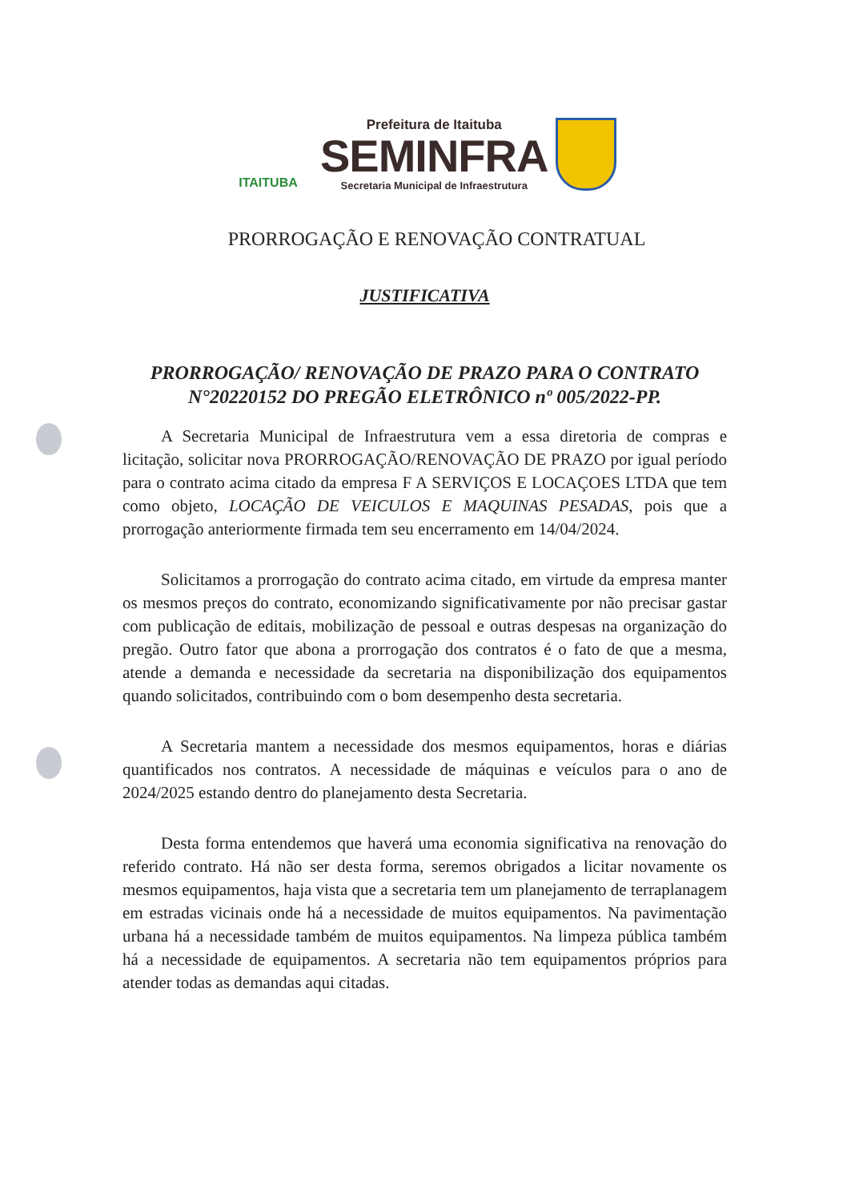ITAITUBA
Prefeitura de Itaituba
SEMINFRA
Secretaria Municipal de Infraestrutura
PRORROGAÇÃO E RENOVAÇÃO CONTRATUAL
JUSTIFICATIVA
PRORROGAÇÃO/ RENOVAÇÃO DE PRAZO PARA O CONTRATO N°20220152 DO PREGÃO ELETRÔNICO nº 005/2022-PP.
A Secretaria Municipal de Infraestrutura vem a essa diretoria de compras e licitação, solicitar nova PRORROGAÇÃO/RENOVAÇÃO DE PRAZO por igual período para o contrato acima citado da empresa F A SERVIÇOS E LOCAÇOES LTDA que tem como objeto, LOCAÇÃO DE VEICULOS E MAQUINAS PESADAS, pois que a prorrogação anteriormente firmada tem seu encerramento em 14/04/2024.
Solicitamos a prorrogação do contrato acima citado, em virtude da empresa manter os mesmos preços do contrato, economizando significativamente por não precisar gastar com publicação de editais, mobilização de pessoal e outras despesas na organização do pregão. Outro fator que abona a prorrogação dos contratos é o fato de que a mesma, atende a demanda e necessidade da secretaria na disponibilização dos equipamentos quando solicitados, contribuindo com o bom desempenho desta secretaria.
A Secretaria mantem a necessidade dos mesmos equipamentos, horas e diárias quantificados nos contratos. A necessidade de máquinas e veículos para o ano de 2024/2025 estando dentro do planejamento desta Secretaria.
Desta forma entendemos que haverá uma economia significativa na renovação do referido contrato. Há não ser desta forma, seremos obrigados a licitar novamente os mesmos equipamentos, haja vista que a secretaria tem um planejamento de terraplanagem em estradas vicinais onde há a necessidade de muitos equipamentos. Na pavimentação urbana há a necessidade também de muitos equipamentos. Na limpeza pública também há a necessidade de equipamentos. A secretaria não tem equipamentos próprios para atender todas as demandas aqui citadas.